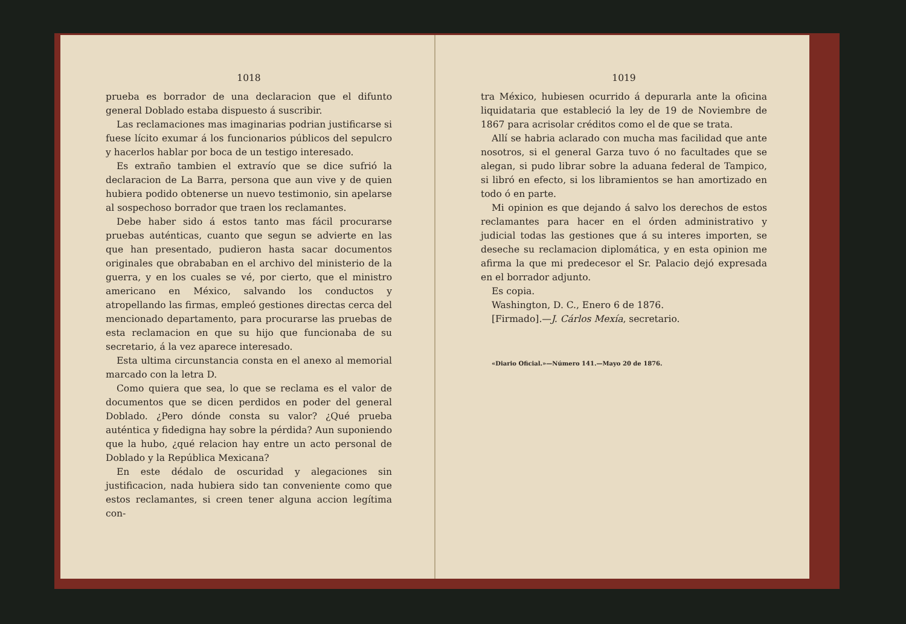1018
prueba es borrador de una declaracion que el difunto general Doblado estaba dispuesto á suscribir.
Las reclamaciones mas imaginarias podrian justificarse si fuese lícito exumar á los funcionarios públicos del sepulcro y hacerlos hablar por boca de un testigo interesado.
Es extraño tambien el extravío que se dice sufrió la declaracion de La Barra, persona que aun vive y de quien hubiera podido obtenerse un nuevo testimonio, sin apelarse al sospechoso borrador que traen los reclamantes.
Debe haber sido á estos tanto mas fácil procurarse pruebas auténticas, cuanto que segun se advierte en las que han presentado, pudieron hasta sacar documentos originales que obrababan en el archivo del ministerio de la guerra, y en los cuales se vé, por cierto, que el ministro americano en México, salvando los conductos y atropellando las firmas, empleó gestiones directas cerca del mencionado departamento, para procurarse las pruebas de esta reclamacion en que su hijo que funcionaba de su secretario, á la vez aparece interesado.
Esta ultima circunstancia consta en el anexo al memorial marcado con la letra D.
Como quiera que sea, lo que se reclama es el valor de documentos que se dicen perdidos en poder del general Doblado. ¿Pero dónde consta su valor? ¿Qué prueba auténtica y fidedigna hay sobre la pérdida? Aun suponiendo que la hubo, ¿qué relacion hay entre un acto personal de Doblado y la República Mexicana?
En este dédalo de oscuridad y alegaciones sin justificacion, nada hubiera sido tan conveniente como que estos reclamantes, si creen tener alguna accion legítima con-
1019
tra México, hubiesen ocurrido á depurarla ante la oficina liquidataria que estableció la ley de 19 de Noviembre de 1867 para acrisolar créditos como el de que se trata.
Allí se habria aclarado con mucha mas facilidad que ante nosotros, si el general Garza tuvo ó no facultades que se alegan, si pudo librar sobre la aduana federal de Tampico, si libró en efecto, si los libramientos se han amortizado en todo ó en parte.
Mi opinion es que dejando á salvo los derechos de estos reclamantes para hacer en el órden administrativo y judicial todas las gestiones que á su interes importen, se deseche su reclamacion diplomática, y en esta opinion me afirma la que mi predecesor el Sr. Palacio dejó expresada en el borrador adjunto.
Es copia.
Washington, D. C., Enero 6 de 1876.
[Firmado].—J. Cárlos Mexía, secretario.
«Diario Oficial.»—Número 141.—Mayo 20 de 1876.